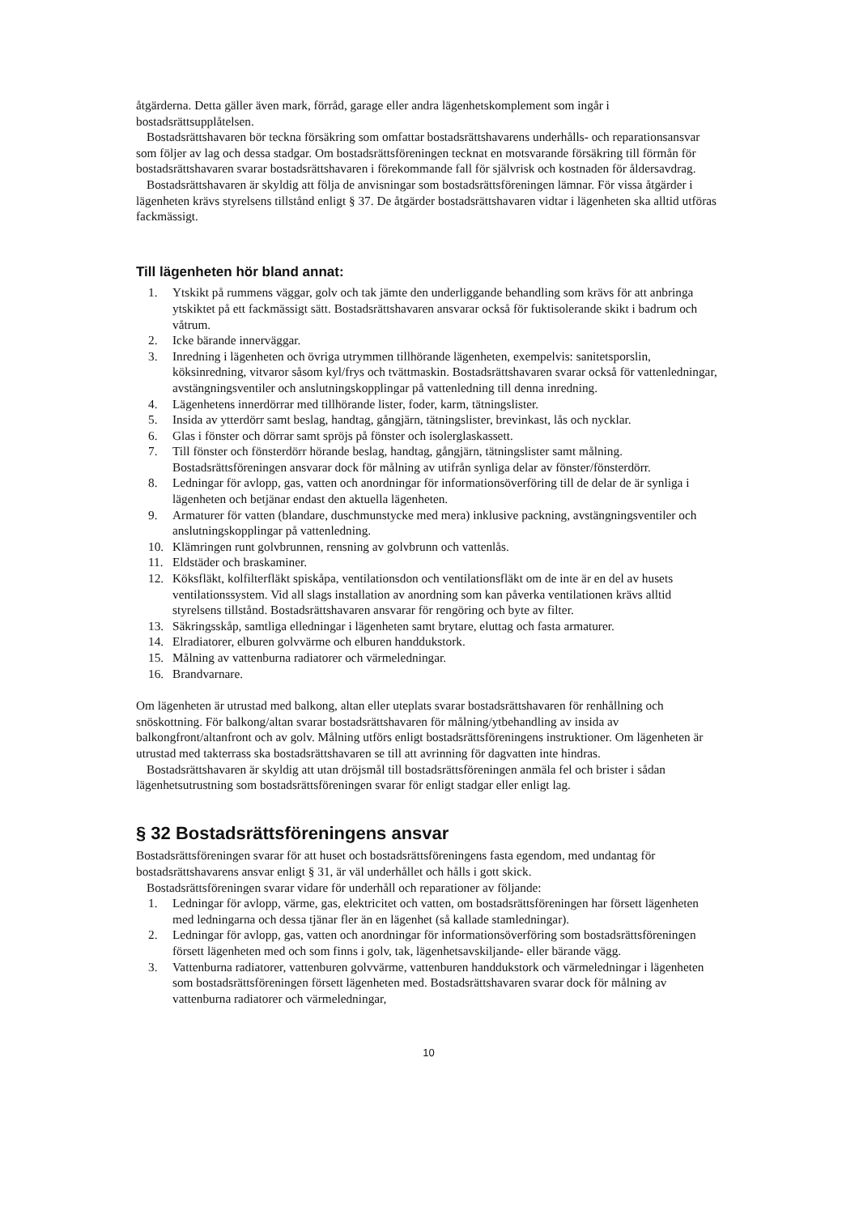åtgärderna. Detta gäller även mark, förråd, garage eller andra lägenhetskomplement som ingår i bostadsrättsupplåtelsen.
Bostadsrättshavaren bör teckna försäkring som omfattar bostadsrättshavarens underhålls- och reparationsansvar som följer av lag och dessa stadgar. Om bostadsrättsföreningen tecknat en motsvarande försäkring till förmån för bostadsrättshavaren svarar bostadsrättshavaren i förekommande fall för självrisk och kostnaden för åldersavdrag.
Bostadsrättshavaren är skyldig att följa de anvisningar som bostadsrättsföreningen lämnar. För vissa åtgärder i lägenheten krävs styrelsens tillstånd enligt § 37. De åtgärder bostadsrättshavaren vidtar i lägenheten ska alltid utföras fackmässigt.
Till lägenheten hör bland annat:
1. Ytskikt på rummens väggar, golv och tak jämte den underliggande behandling som krävs för att anbringa ytskiktet på ett fackmässigt sätt. Bostadsrättshavaren ansvarar också för fuktisolerande skikt i badrum och våtrum.
2. Icke bärande innerväggar.
3. Inredning i lägenheten och övriga utrymmen tillhörande lägenheten, exempelvis: sanitetsporslin, köksinredning, vitvaror såsom kyl/frys och tvättmaskin. Bostadsrättshavaren svarar också för vattenledningar, avstängningsventiler och anslutningskopplingar på vattenledning till denna inredning.
4. Lägenhetens innerdörrar med tillhörande lister, foder, karm, tätningslister.
5. Insida av ytterdörr samt beslag, handtag, gångjärn, tätningslister, brevinkast, lås och nycklar.
6. Glas i fönster och dörrar samt spröjs på fönster och isolerglaskassett.
7. Till fönster och fönsterdörr hörande beslag, handtag, gångjärn, tätningslister samt målning. Bostadsrättsföreningen ansvarar dock för målning av utifrån synliga delar av fönster/fönsterdörr.
8. Ledningar för avlopp, gas, vatten och anordningar för informationsöverföring till de delar de är synliga i lägenheten och betjänar endast den aktuella lägenheten.
9. Armaturer för vatten (blandare, duschmunstycke med mera) inklusive packning, avstängningsventiler och anslutningskopplingar på vattenledning.
10. Klämringen runt golvbrunnen, rensning av golvbrunn och vattenlås.
11. Eldstäder och braskaminer.
12. Köksfläkt, kolfilterfläkt spiskåpa, ventilationsdon och ventilationsfläkt om de inte är en del av husets ventilationssystem. Vid all slags installation av anordning som kan påverka ventilationen krävs alltid styrelsens tillstånd. Bostadsrättshavaren ansvarar för rengöring och byte av filter.
13. Säkringsskåp, samtliga elledningar i lägenheten samt brytare, eluttag och fasta armaturer.
14. Elradiatorer, elburen golvvärme och elburen handdukstork.
15. Målning av vattenburna radiatorer och värmeledningar.
16. Brandvarnare.
Om lägenheten är utrustad med balkong, altan eller uteplats svarar bostadsrättshavaren för renhållning och snöskottning. För balkong/altan svarar bostadsrättshavaren för målning/ytbehandling av insida av balkongfront/altanfront och av golv. Målning utförs enligt bostadsrättsföreningens instruktioner. Om lägenheten är utrustad med takterrass ska bostadsrättshavaren se till att avrinning för dagvatten inte hindras.
Bostadsrättshavaren är skyldig att utan dröjsmål till bostadsrättsföreningen anmäla fel och brister i sådan lägenhetsutrustning som bostadsrättsföreningen svarar för enligt stadgar eller enligt lag.
§ 32 Bostadsrättsföreningens ansvar
Bostadsrättsföreningen svarar för att huset och bostadsrättsföreningens fasta egendom, med undantag för bostadsrättshavarens ansvar enligt § 31, är väl underhållet och hålls i gott skick.
Bostadsrättsföreningen svarar vidare för underhåll och reparationer av följande:
1. Ledningar för avlopp, värme, gas, elektricitet och vatten, om bostadsrättsföreningen har försett lägenheten med ledningarna och dessa tjänar fler än en lägenhet (så kallade stamledningar).
2. Ledningar för avlopp, gas, vatten och anordningar för informationsöverföring som bostadsrättsföreningen försett lägenheten med och som finns i golv, tak, lägenhetsavskiljande- eller bärande vägg.
3. Vattenburna radiatorer, vattenburen golvvärme, vattenburen handdukstork och värmeledningar i lägenheten som bostadsrättsföreningen försett lägenheten med. Bostadsrättshavaren svarar dock för målning av vattenburna radiatorer och värmeledningar,
10